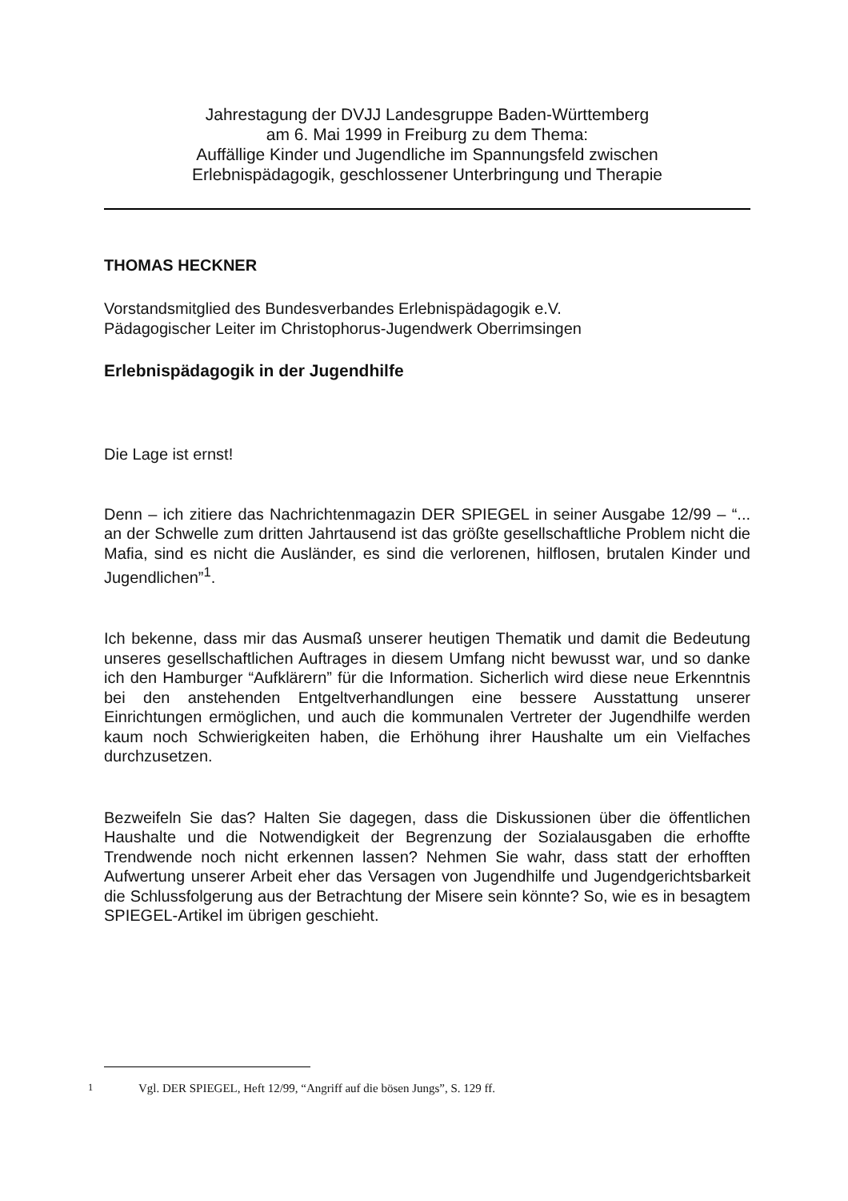Jahrestagung der DVJJ Landesgruppe Baden-Württemberg
am 6. Mai 1999 in Freiburg zu dem Thema:
Auffällige Kinder und Jugendliche im Spannungsfeld zwischen
Erlebnispädagogik, geschlossener Unterbringung und Therapie
THOMAS HECKNER
Vorstandsmitglied des Bundesverbandes Erlebnispädagogik e.V.
Pädagogischer Leiter im Christophorus-Jugendwerk Oberrimsingen
Erlebnispädagogik in der Jugendhilfe
Die Lage ist ernst!
Denn – ich zitiere das Nachrichtenmagazin DER SPIEGEL in seiner Ausgabe 12/99 – “... an der Schwelle zum dritten Jahrtausend ist das größte gesellschaftliche Problem nicht die Mafia, sind es nicht die Ausländer, es sind die verlorenen, hilflosen, brutalen Kinder und Jugendlichen”<sup>1</sup>.
Ich bekenne, dass mir das Ausmaß unserer heutigen Thematik und damit die Bedeutung unseres gesellschaftlichen Auftrages in diesem Umfang nicht bewusst war, und so danke ich den Hamburger “Aufklärern” für die Information. Sicherlich wird diese neue Erkenntnis bei den anstehenden Entgeltverhandlungen eine bessere Ausstattung unserer Einrichtungen ermöglichen, und auch die kommunalen Vertreter der Jugendhilfe werden kaum noch Schwierigkeiten haben, die Erhöhung ihrer Haushalte um ein Vielfaches durchzusetzen.
Bezweifeln Sie das? Halten Sie dagegen, dass die Diskussionen über die öffentlichen Haushalte und die Notwendigkeit der Begrenzung der Sozialausgaben die erhoffte Trendwende noch nicht erkennen lassen? Nehmen Sie wahr, dass statt der erhofften Aufwertung unserer Arbeit eher das Versagen von Jugendhilfe und Jugendgerichtsbarkeit die Schlussfolgerung aus der Betrachtung der Misere sein könnte? So, wie es in besagtem SPIEGEL-Artikel im übrigen geschieht.
<sup>1</sup> Vgl. DER SPIEGEL, Heft 12/99, “Angriff auf die bösen Jungs”, S. 129 ff.